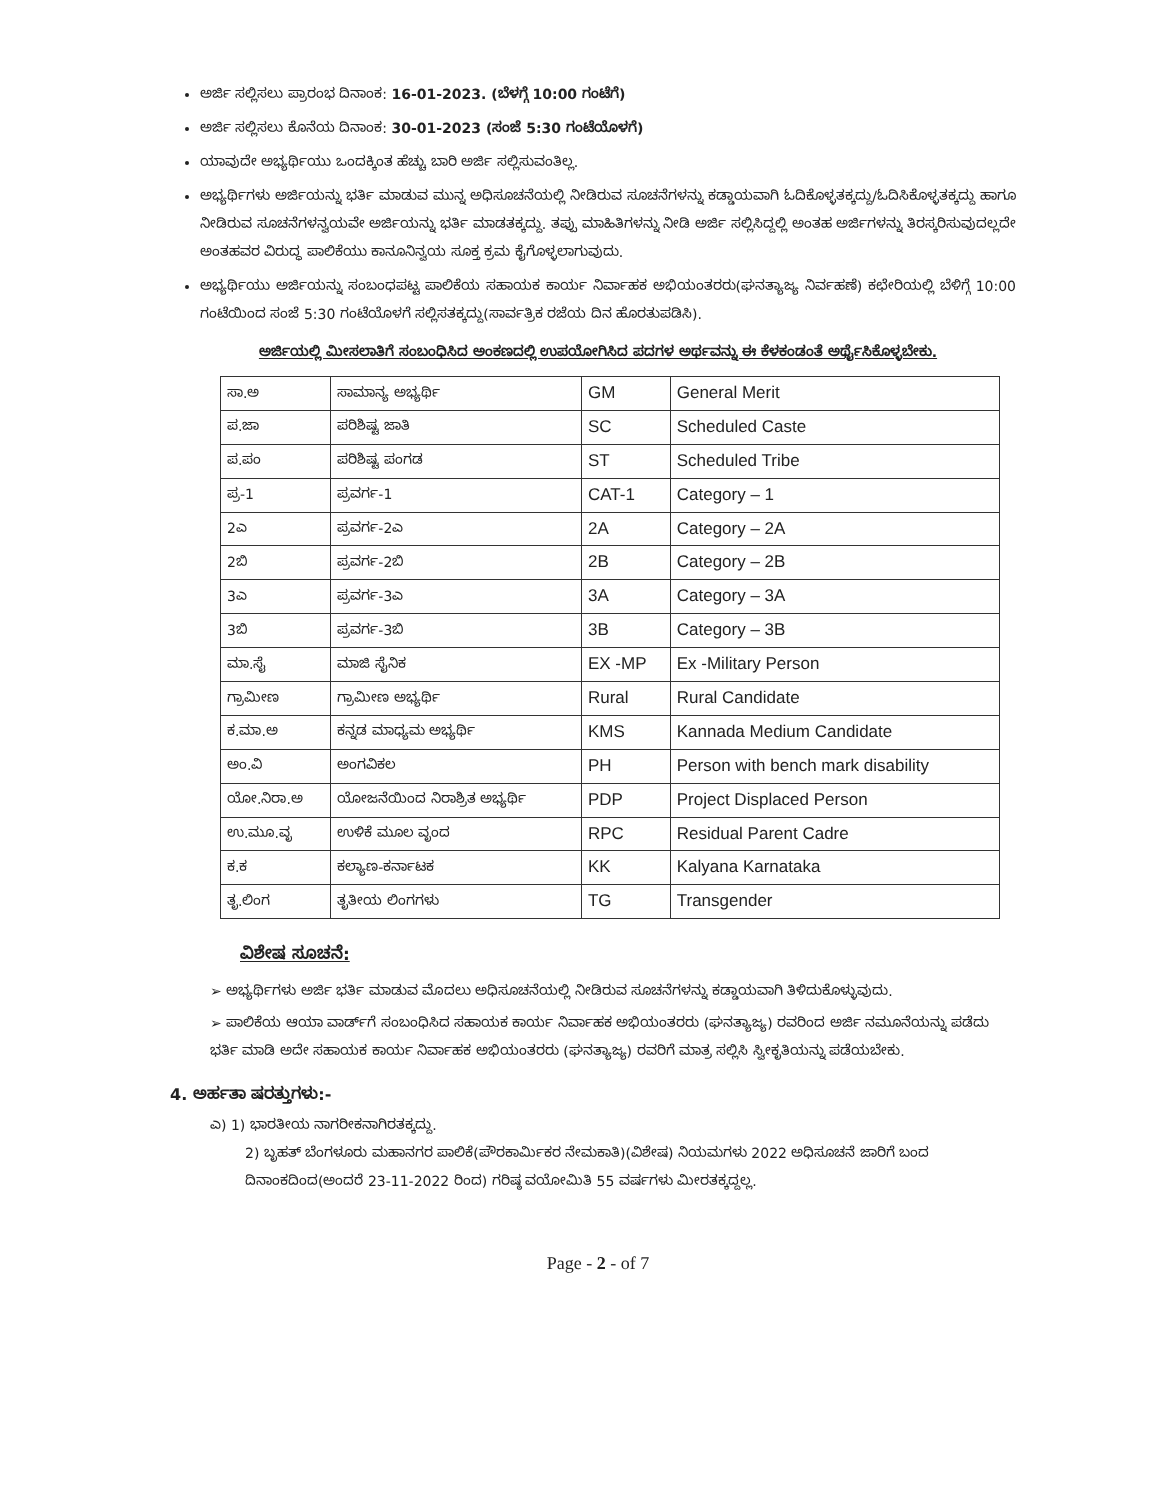ಅರ್ಜಿ ಸಲ್ಲಿಸಲು ಪ್ರಾರಂಭ ದಿನಾಂಕ: 16-01-2023. (ಬೆಳಗ್ಗೆ 10:00 ಗಂಟೆಗೆ)
ಅರ್ಜಿ ಸಲ್ಲಿಸಲು ಕೊನೆಯ ದಿನಾಂಕ: 30-01-2023 (ಸಂಜೆ 5:30 ಗಂಟೆಯೊಳಗೆ)
ಯಾವುದೇ ಅಭ್ಯರ್ಥಿಯು ಒಂದಕ್ಕಿಂತ ಹೆಚ್ಚು ಬಾರಿ ಅರ್ಜಿ ಸಲ್ಲಿಸುವಂತಿಲ್ಲ.
ಅಭ್ಯರ್ಥಿಗಳು ಅರ್ಜಿಯನ್ನು ಭರ್ತಿ ಮಾಡುವ ಮುನ್ನ ಅಧಿಸೂಚನೆಯಲ್ಲಿ ನೀಡಿರುವ ಸೂಚನೆಗಳನ್ನು ಕಡ್ಡಾಯವಾಗಿ ಓದಿಕೊಳ್ಳತಕ್ಕದ್ದು/ಓದಿಸಿಕೊಳ್ಳತಕ್ಕದ್ದು ಹಾಗೂ ನೀಡಿರುವ ಸೂಚನೆಗಳನ್ವಯವೇ ಅರ್ಜಿಯನ್ನು ಭರ್ತಿ ಮಾಡತಕ್ಕದ್ದು. ತಪ್ಪು ಮಾಹಿತಿಗಳನ್ನು ನೀಡಿ ಅರ್ಜಿ ಸಲ್ಲಿಸಿದ್ದಲ್ಲಿ ಅಂತಹ ಅರ್ಜಿಗಳನ್ನು ತಿರಸ್ಕರಿಸುವುದಲ್ಲದೇ ಅಂತಹವರ ವಿರುದ್ಧ ಪಾಲಿಕೆಯು ಕಾನೂನಿನ್ವಯ ಸೂಕ್ತ ಕ್ರಮ ಕೈಗೊಳ್ಳಲಾಗುವುದು.
ಅಭ್ಯರ್ಥಿಯು ಅರ್ಜಿಯನ್ನು ಸಂಬಂಧಪಟ್ಟ ಪಾಲಿಕೆಯ ಸಹಾಯಕ ಕಾರ್ಯ ನಿರ್ವಾಹಕ ಅಭಿಯಂತರರು(ಘನತ್ಯಾಜ್ಯ ನಿರ್ವಹಣೆ) ಕಛೇರಿಯಲ್ಲಿ ಬೆಳಿಗ್ಗೆ 10:00 ಗಂಟೆಯಿಂದ ಸಂಜೆ 5:30 ಗಂಟೆಯೊಳಗೆ ಸಲ್ಲಿಸತಕ್ಕದ್ದು(ಸಾರ್ವತ್ರಿಕ ರಜೆಯ ದಿನ ಹೊರತುಪಡಿಸಿ).
ಅರ್ಜಿಯಲ್ಲಿ ಮೀಸಲಾತಿಗೆ ಸಂಬಂಧಿಸಿದ ಅಂಕಣದಲ್ಲಿ ಉಪಯೋಗಿಸಿದ ಪದಗಳ ಅರ್ಥವನ್ನು ಈ ಕೆಳಕಂಡಂತೆ ಅರ್ಥೈಸಿಕೊಳ್ಳಬೇಕು.
| ಸಾ.ಅ | ಸಾಮಾನ್ಯ ಅಭ್ಯರ್ಥಿ | GM | General Merit |
| ಪ.ಜಾ | ಪರಿಶಿಷ್ಟ ಜಾತಿ | SC | Scheduled Caste |
| ಪ.ಪಂ | ಪರಿಶಿಷ್ಟ ಪಂಗಡ | ST | Scheduled Tribe |
| ಪ್ರ-1 | ಪ್ರವರ್ಗ-1 | CAT-1 | Category – 1 |
| 2ಎ | ಪ್ರವರ್ಗ-2ಎ | 2A | Category – 2A |
| 2ಬಿ | ಪ್ರವರ್ಗ-2ಬಿ | 2B | Category – 2B |
| 3ಎ | ಪ್ರವರ್ಗ-3ಎ | 3A | Category – 3A |
| 3ಬಿ | ಪ್ರವರ್ಗ-3ಬಿ | 3B | Category – 3B |
| ಮಾ.ಸೈ | ಮಾಜಿ ಸೈನಿಕ | EX -MP | Ex -Military Person |
| ಗ್ರಾಮೀಣ | ಗ್ರಾಮೀಣ ಅಭ್ಯರ್ಥಿ | Rural | Rural Candidate |
| ಕ.ಮಾ.ಅ | ಕನ್ನಡ ಮಾಧ್ಯಮ ಅಭ್ಯರ್ಥಿ | KMS | Kannada Medium Candidate |
| ಅಂ.ವಿ | ಅಂಗವಿಕಲ | PH | Person with bench mark disability |
| ಯೋ.ನಿರಾ.ಅ | ಯೋಜನೆಯಿಂದ ನಿರಾಶ್ರಿತ ಅಭ್ಯರ್ಥಿ | PDP | Project Displaced Person |
| ಉ.ಮೂ.ವೃ | ಉಳಿಕೆ ಮೂಲ ವೃಂದ | RPC | Residual Parent Cadre |
| ಕ.ಕ | ಕಲ್ಯಾಣ-ಕರ್ನಾಟಕ | KK | Kalyana Karnataka |
| ತೃ.ಲಿಂಗ | ತೃತೀಯ ಲಿಂಗಗಳು | TG | Transgender |
ವಿಶೇಷ ಸೂಚನೆ:
➢ ಅಭ್ಯರ್ಥಿಗಳು ಅರ್ಜಿ ಭರ್ತಿ ಮಾಡುವ ಮೊದಲು ಅಧಿಸೂಚನೆಯಲ್ಲಿ ನೀಡಿರುವ ಸೂಚನೆಗಳನ್ನು ಕಡ್ಡಾಯವಾಗಿ ತಿಳಿದುಕೊಳ್ಳುವುದು.
➢ ಪಾಲಿಕೆಯ ಆಯಾ ವಾರ್ಡ್‌ಗೆ ಸಂಬಂಧಿಸಿದ ಸಹಾಯಕ ಕಾರ್ಯ ನಿರ್ವಾಹಕ ಅಭಿಯಂತರರು (ಘನತ್ಯಾಜ್ಯ) ರವರಿಂದ ಅರ್ಜಿ ನಮೂನೆಯನ್ನು ಪಡೆದು ಭರ್ತಿ ಮಾಡಿ ಅದೇ ಸಹಾಯಕ ಕಾರ್ಯ ನಿರ್ವಾಹಕ ಅಭಿಯಂತರರು (ಘನತ್ಯಾಜ್ಯ) ರವರಿಗೆ ಮಾತ್ರ ಸಲ್ಲಿಸಿ ಸ್ವೀಕೃತಿಯನ್ನು ಪಡೆಯಬೇಕು.
4. ಅರ್ಹತಾ ಷರತ್ತುಗಳು:-
ಎ) 1) ಭಾರತೀಯ ನಾಗರೀಕನಾಗಿರತಕ್ಕದ್ದು.
2) ಬೃಹತ್ ಬೆಂಗಳೂರು ಮಹಾನಗರ ಪಾಲಿಕೆ(ಪೌರಕಾರ್ಮಿಕರ ನೇಮಕಾತಿ)(ವಿಶೇಷ) ನಿಯಮಗಳು 2022 ಅಧಿಸೂಚನೆ ಜಾರಿಗೆ ಬಂದ ದಿನಾಂಕದಿಂದ(ಅಂದರೆ 23-11-2022 ರಿಂದ) ಗರಿಷ್ಠ ವಯೋಮಿತಿ 55 ವರ್ಷಗಳು ಮೀರತಕ್ಕದ್ದಲ್ಲ.
Page - 2 - of 7